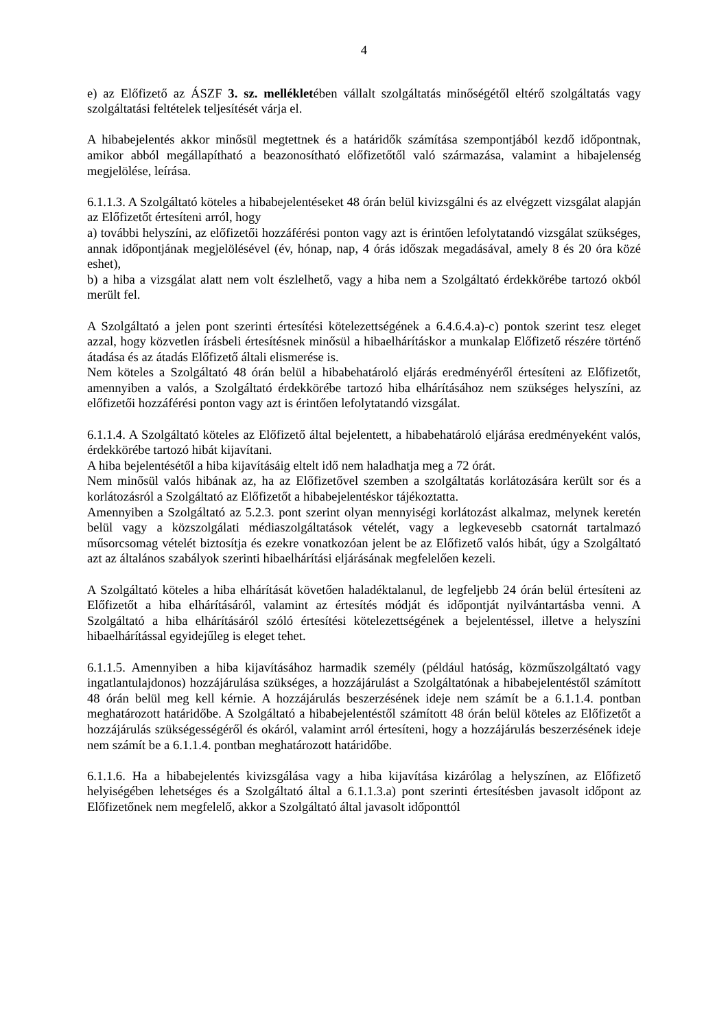4
e) az Előfizető az ÁSZF 3. sz. mellékletében vállalt szolgáltatás minőségétől eltérő szolgáltatás vagy szolgáltatási feltételek teljesítését várja el.
A hibabejelentés akkor minősül megtettnek és a határidők számítása szempontjából kezdő időpontnak, amikor abból megállapítható a beazonosítható előfizetőtől való származása, valamint a hibajelenség megjelölése, leírása.
6.1.1.3. A Szolgáltató köteles a hibabejelentéseket 48 órán belül kivizsgálni és az elvégzett vizsgálat alapján az Előfizetőt értesíteni arról, hogy
a) további helyszíni, az előfizetői hozzáférési ponton vagy azt is érintően lefolytatandó vizsgálat szükséges, annak időpontjának megjelölésével (év, hónap, nap, 4 órás időszak megadásával, amely 8 és 20 óra közé eshet),
b) a hiba a vizsgálat alatt nem volt észlelhető, vagy a hiba nem a Szolgáltató érdekkörébe tartozó okból merült fel.
A Szolgáltató a jelen pont szerinti értesítési kötelezettségének a 6.4.6.4.a)-c) pontok szerint tesz eleget azzal, hogy közvetlen írásbeli értesítésnek minősül a hibaelhárításkor a munkalap Előfizető részére történő átadása és az átadás Előfizető általi elismerése is.
Nem köteles a Szolgáltató 48 órán belül a hibabehatároló eljárás eredményéről értesíteni az Előfizetőt, amennyiben a valós, a Szolgáltató érdekkörébe tartozó hiba elhárításához nem szükséges helyszíni, az előfizetői hozzáférési ponton vagy azt is érintően lefolytatandó vizsgálat.
6.1.1.4. A Szolgáltató köteles az Előfizető által bejelentett, a hibabehatároló eljárása eredményeként valós, érdekkörébe tartozó hibát kijavítani.
A hiba bejelentésétől a hiba kijavításáig eltelt idő nem haladhatja meg a 72 órát.
Nem minősül valós hibának az, ha az Előfizetővel szemben a szolgáltatás korlátozására került sor és a korlátozásról a Szolgáltató az Előfizetőt a hibabejelentéskor tájékoztatta.
Amennyiben a Szolgáltató az 5.2.3. pont szerint olyan mennyiségi korlátozást alkalmaz, melynek keretén belül vagy a közszolgálati médiaszolgáltatások vételét, vagy a legkevesebb csatornát tartalmazó műsorcsomag vételét biztosítja és ezekre vonatkozóan jelent be az Előfizető valós hibát, úgy a Szolgáltató azt az általános szabályok szerinti hibaelhárítási eljárásának megfelelően kezeli.
A Szolgáltató köteles a hiba elhárítását követően haladéktalanul, de legfeljebb 24 órán belül értesíteni az Előfizetőt a hiba elhárításáról, valamint az értesítés módját és időpontját nyilvántartásba venni. A Szolgáltató a hiba elhárításáról szóló értesítési kötelezettségének a bejelentéssel, illetve a helyszíni hibaelhárítással egyidejűleg is eleget tehet.
6.1.1.5. Amennyiben a hiba kijavításához harmadik személy (például hatóság, közműszolgáltató vagy ingatlantulajdonos) hozzájárulása szükséges, a hozzájárulást a Szolgáltatónak a hibabejelentéstől számított 48 órán belül meg kell kérnie. A hozzájárulás beszerzésének ideje nem számít be a 6.1.1.4. pontban meghatározott határidőbe. A Szolgáltató a hibabejelentéstől számított 48 órán belül köteles az Előfizetőt a hozzájárulás szükségességéről és okáról, valamint arról értesíteni, hogy a hozzájárulás beszerzésének ideje nem számít be a 6.1.1.4. pontban meghatározott határidőbe.
6.1.1.6. Ha a hibabejelentés kivizsgálása vagy a hiba kijavítása kizárólag a helyszínen, az Előfizető helyiségében lehetséges és a Szolgáltató által a 6.1.1.3.a) pont szerinti értesítésben javasolt időpont az Előfizetőnek nem megfelelő, akkor a Szolgáltató által javasolt időponttól